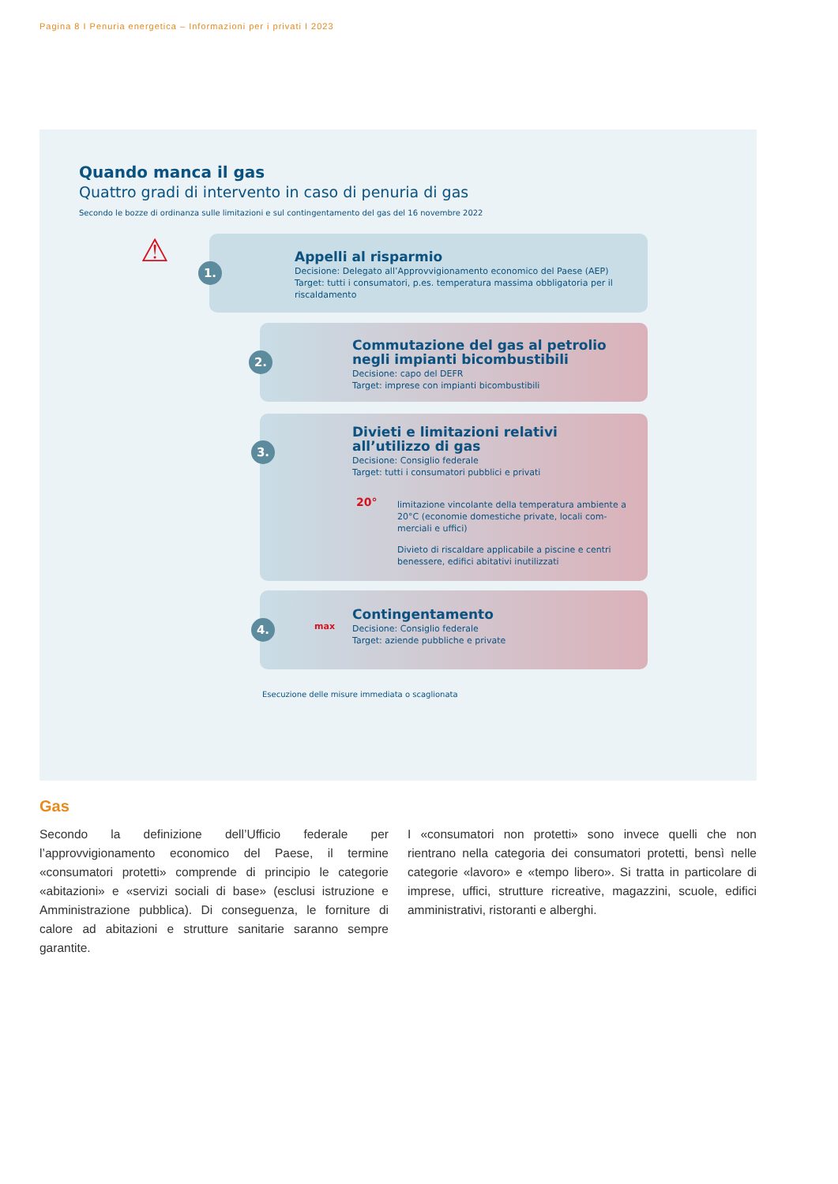Pagina 8 I Penuria energetica – Informazioni per i privati I 2023
Quando manca il gas
Quattro gradi di intervento in caso di penuria di gas
Secondo le bozze di ordinanza sulle limitazioni e sul contingentamento del gas del 16 novembre 2022
⚠ 1.
Appelli al risparmio
Decisione: Delegato all’Approvvigionamento economico del Paese (AEP)
Target: tutti i consumatori, p.es. temperatura massima obbligatoria per il riscaldamento
2.
Commutazione del gas al petrolio negli impianti bicombustibili
Decisione: capo del DEFR
Target: imprese con impianti bicombustibili
3.
Divieti e limitazioni relativi all’utilizzo di gas
Decisione: Consiglio federale
Target: tutti i consumatori pubblici e privati
20°
limitazione vincolante della temperatura ambiente a 20°C (economie domestiche private, locali com­merciali e uffici)
Divieto di riscaldare applicabile a piscine e centri benessere, edifici abitativi inutilizzati
4. max
Contingentamento
Decisione: Consiglio federale
Target: aziende pubbliche e private
Esecuzione delle misure immediata o scaglionata
Gas
Secondo la definizione dell’Ufficio federale per l’approvvigionamento economico del Paese, il termine «consumatori protetti» comprende di principio le categorie «abitazioni» e «servizi sociali di base» (esclusi istruzione e Amministrazione pubblica). Di conseguenza, le forniture di calore ad abitazioni e strutture sanitarie saranno sempre garantite.
I «consumatori non protetti» sono invece quelli che non rientrano nella categoria dei consumatori protetti, bensì nelle categorie «lavoro» e «tempo libero». Si tratta in particolare di imprese, uffici, strutture ricreative, magazzini, scuole, edifici amministrativi, ristoranti e alberghi.